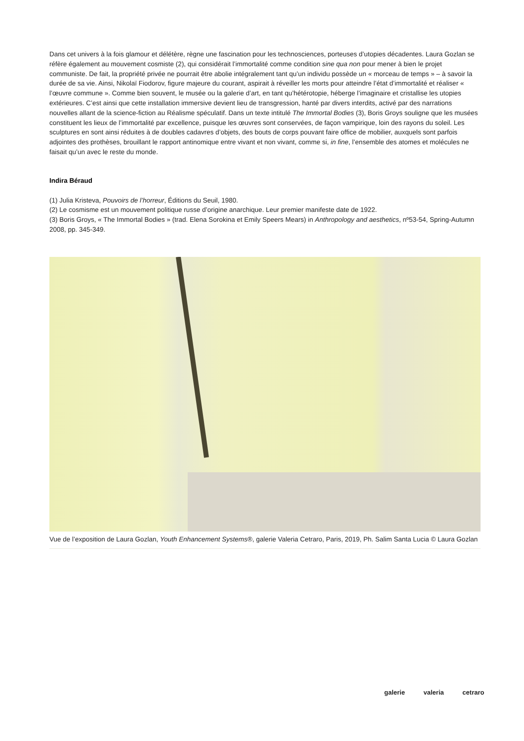Dans cet univers à la fois glamour et délétère, règne une fascination pour les technosciences, porteuses d’utopies décadentes. Laura Gozlan se réfère également au mouvement cosmiste (2), qui considérait l’immortalité comme condition sine qua non pour mener à bien le projet communiste. De fait, la propriété privée ne pourrait être abolie intégralement tant qu’un individu possède un « morceau de temps » – à savoir la durée de sa vie. Ainsi, Nikolaï Fiodorov, figure majeure du courant, aspirait à réveiller les morts pour atteindre l’état d’immortalité et réaliser « l’œuvre commune ». Comme bien souvent, le musée ou la galerie d’art, en tant qu’hétérotopie, héberge l’imaginaire et cristallise les utopies extérieures. C’est ainsi que cette installation immersive devient lieu de transgression, hanté par divers interdits, activé par des narrations nouvelles allant de la science-fiction au Réalisme spéculatif. Dans un texte intitulé The Immortal Bodies (3), Boris Groys souligne que les musées constituent les lieux de l’immortalité par excellence, puisque les œuvres sont conservées, de façon vampirique, loin des rayons du soleil. Les sculptures en sont ainsi réduites à de doubles cadavres d’objets, des bouts de corps pouvant faire office de mobilier, auxquels sont parfois adjointes des prothèses, brouillant le rapport antinomique entre vivant et non vivant, comme si, in fine, l’ensemble des atomes et molécules ne faisait qu’un avec le reste du monde.
Indira Béraud
(1) Julia Kristeva, Pouvoirs de l’horreur, Éditions du Seuil, 1980.
(2) Le cosmisme est un mouvement politique russe d’origine anarchique. Leur premier manifeste date de 1922.
(3) Boris Groys, « The Immortal Bodies » (trad. Elena Sorokina et Emily Speers Mears) in Anthropology and aesthetics, nº53-54, Spring-Autumn 2008, pp. 345-349.
Vue de l’exposition de Laura Gozlan, Youth Enhancement Systems®, galerie Valeria Cetraro, Paris, 2019, Ph. Salim Santa Lucia © Laura Gozlan
galerie valeria cetraro